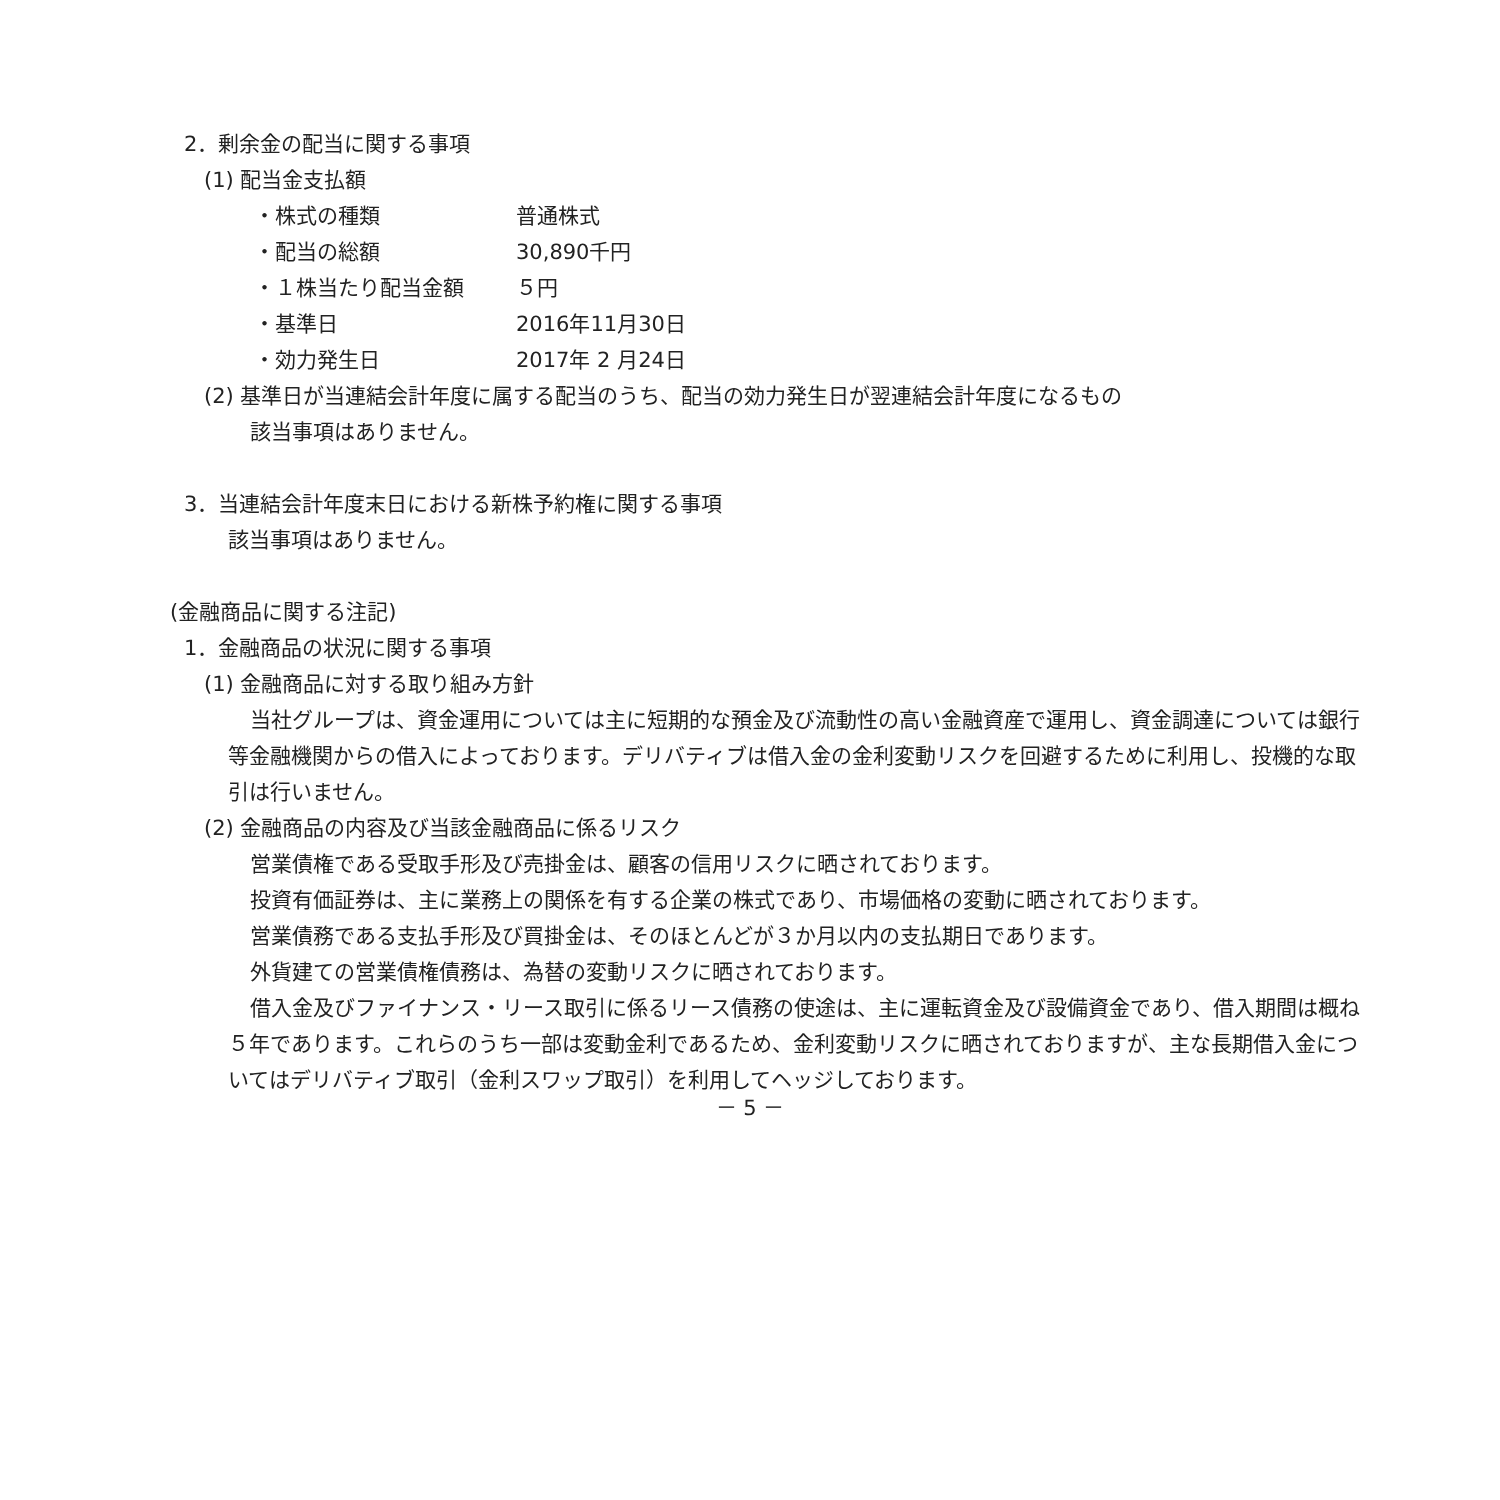2．剰余金の配当に関する事項
(1) 配当金支払額
・株式の種類 普通株式
・配当の総額 30,890千円
・１株当たり配当金額 ５円
・基準日 2016年11月30日
・効力発生日 2017年 2 月24日
(2) 基準日が当連結会計年度に属する配当のうち、配当の効力発生日が翌連結会計年度になるもの
該当事項はありません。
3．当連結会計年度末日における新株予約権に関する事項
該当事項はありません。
(金融商品に関する注記)
1．金融商品の状況に関する事項
(1) 金融商品に対する取り組み方針
当社グループは、資金運用については主に短期的な預金及び流動性の高い金融資産で運用し、資金調達については銀行等金融機関からの借入によっております。デリバティブは借入金の金利変動リスクを回避するために利用し、投機的な取引は行いません。
(2) 金融商品の内容及び当該金融商品に係るリスク
営業債権である受取手形及び売掛金は、顧客の信用リスクに晒されております。
投資有価証券は、主に業務上の関係を有する企業の株式であり、市場価格の変動に晒されております。
営業債務である支払手形及び買掛金は、そのほとんどが３か月以内の支払期日であります。
外貨建ての営業債権債務は、為替の変動リスクに晒されております。
借入金及びファイナンス・リース取引に係るリース債務の使途は、主に運転資金及び設備資金であり、借入期間は概ね５年であります。これらのうち一部は変動金利であるため、金利変動リスクに晒されておりますが、主な長期借入金についてはデリバティブ取引（金利スワップ取引）を利用してヘッジしております。
－ 5 －